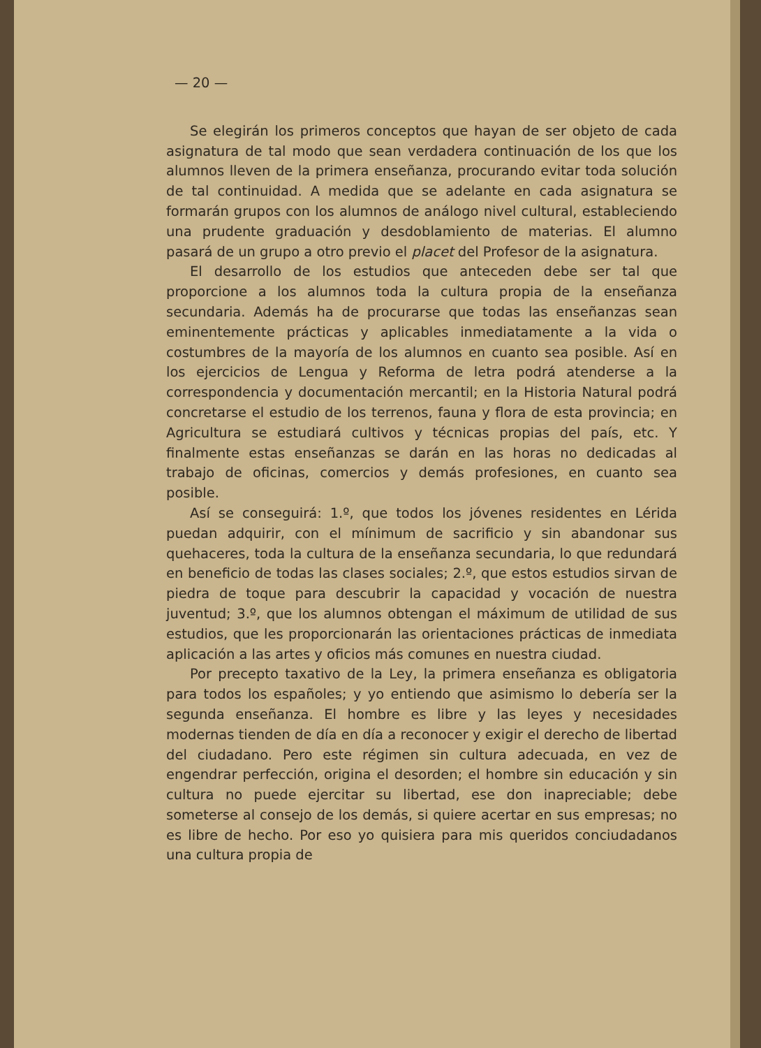— 20 —
Se elegirán los primeros conceptos que hayan de ser objeto de cada asignatura de tal modo que sean verdadera continuación de los que los alumnos lleven de la primera enseñanza, procurando evitar toda solución de tal continuidad. A medida que se adelante en cada asignatura se formarán grupos con los alumnos de análogo nivel cultural, estableciendo una prudente graduación y desdoblamiento de materias. El alumno pasará de un grupo a otro previo el placet del Profesor de la asignatura.
El desarrollo de los estudios que anteceden debe ser tal que proporcione a los alumnos toda la cultura propia de la enseñanza secundaria. Además ha de procurarse que todas las enseñanzas sean eminentemente prácticas y aplicables inmediatamente a la vida o costumbres de la mayoría de los alumnos en cuanto sea posible. Así en los ejercicios de Lengua y Reforma de letra podrá atenderse a la correspondencia y documentación mercantil; en la Historia Natural podrá concretarse el estudio de los terrenos, fauna y flora de esta provincia; en Agricultura se estudiará cultivos y técnicas propias del país, etc. Y finalmente estas enseñanzas se darán en las horas no dedicadas al trabajo de oficinas, comercios y demás profesiones, en cuanto sea posible.
Así se conseguirá: 1.º, que todos los jóvenes residentes en Lérida puedan adquirir, con el mínimum de sacrificio y sin abandonar sus quehaceres, toda la cultura de la enseñanza secundaria, lo que redundará en beneficio de todas las clases sociales; 2.º, que estos estudios sirvan de piedra de toque para descubrir la capacidad y vocación de nuestra juventud; 3.º, que los alumnos obtengan el máximum de utilidad de sus estudios, que les proporcionarán las orientaciones prácticas de inmediata aplicación a las artes y oficios más comunes en nuestra ciudad.
Por precepto taxativo de la Ley, la primera enseñanza es obligatoria para todos los españoles; y yo entiendo que asimismo lo debería ser la segunda enseñanza. El hombre es libre y las leyes y necesidades modernas tienden de día en día a reconocer y exigir el derecho de libertad del ciudadano. Pero este régimen sin cultura adecuada, en vez de engendrar perfección, origina el desorden; el hombre sin educación y sin cultura no puede ejercitar su libertad, ese don inapreciable; debe someterse al consejo de los demás, si quiere acertar en sus empresas; no es libre de hecho. Por eso yo quisiera para mis queridos conciudadanos una cultura propia de